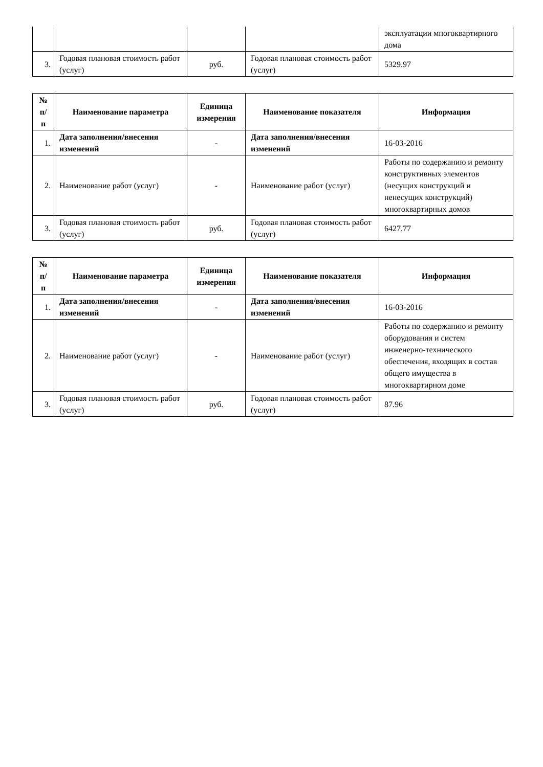| | | | | эксплуатации многоквартирного дома |
| 3. | Годовая плановая стоимость работ (услуг) | руб. | Годовая плановая стоимость работ (услуг) | 5329.97 |
| № п/п | Наименование параметра | Единица измерения | Наименование показателя | Информация |
| --- | --- | --- | --- | --- |
| 1. | Дата заполнения/внесения изменений | - | Дата заполнения/внесения изменений | 16-03-2016 |
| 2. | Наименование работ (услуг) | - | Наименование работ (услуг) | Работы по содержанию и ремонту конструктивных элементов (несущих конструкций и ненесущих конструкций) многоквартирных домов |
| 3. | Годовая плановая стоимость работ (услуг) | руб. | Годовая плановая стоимость работ (услуг) | 6427.77 |
| № п/п | Наименование параметра | Единица измерения | Наименование показателя | Информация |
| --- | --- | --- | --- | --- |
| 1. | Дата заполнения/внесения изменений | - | Дата заполнения/внесения изменений | 16-03-2016 |
| 2. | Наименование работ (услуг) | - | Наименование работ (услуг) | Работы по содержанию и ремонту оборудования и систем инженерно-технического обеспечения, входящих в состав общего имущества в многоквартирном доме |
| 3. | Годовая плановая стоимость работ (услуг) | руб. | Годовая плановая стоимость работ (услуг) | 87.96 |